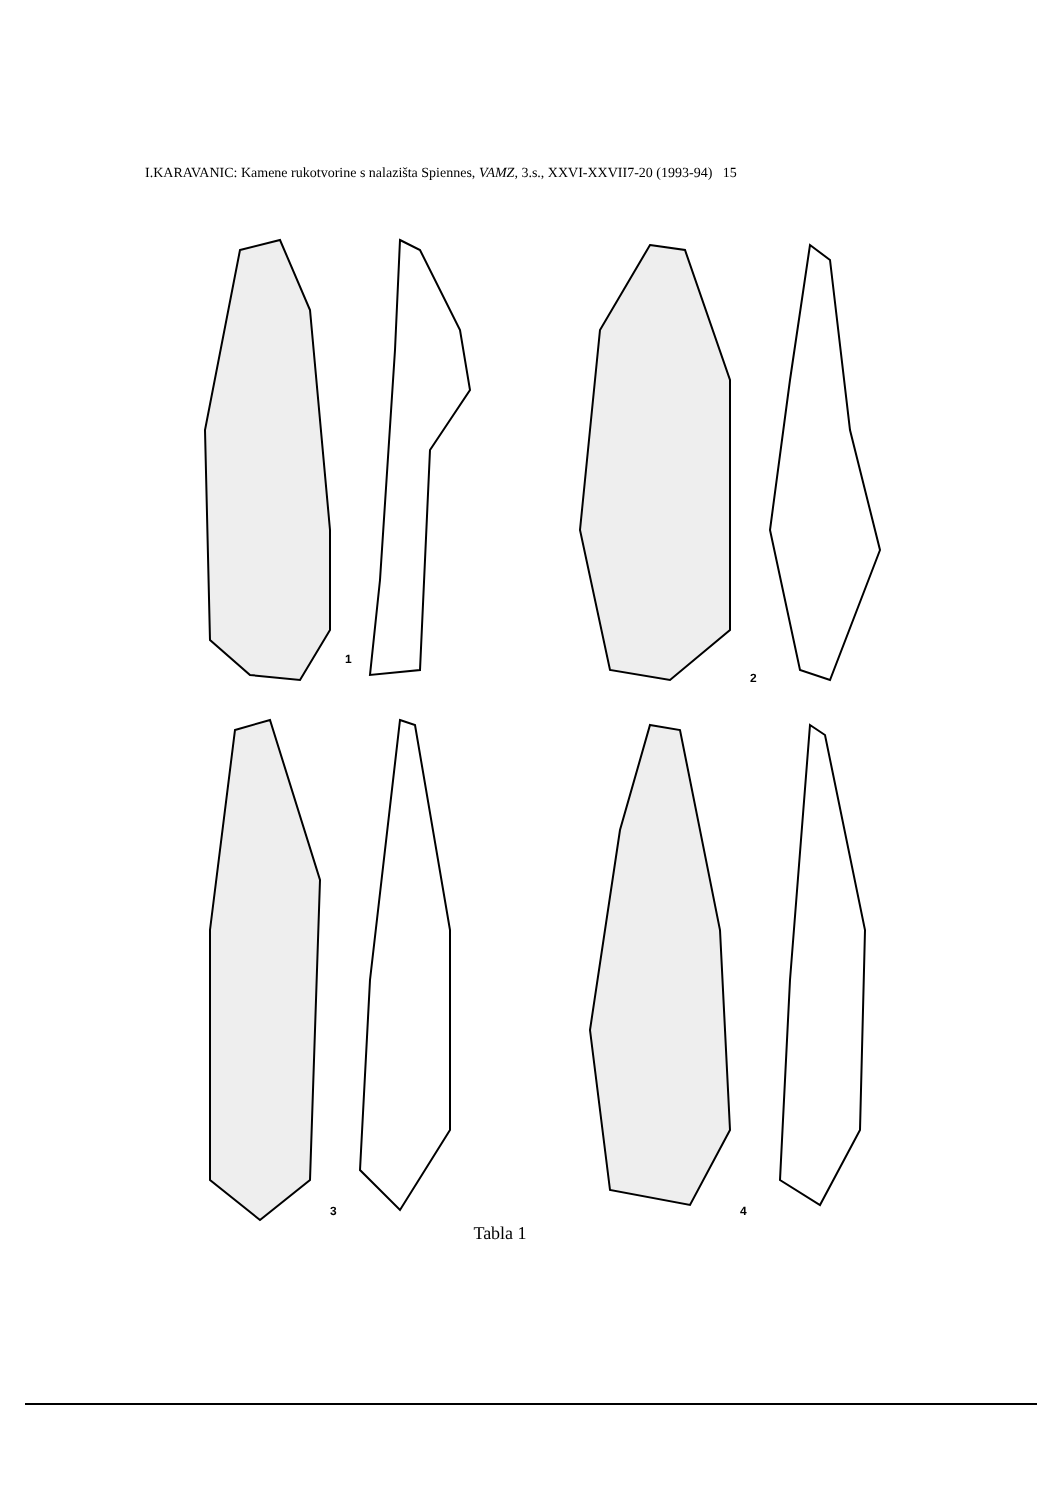I.KARAVANIC: Kamene rukotvorine s nalazišta Spiennes, VAMZ, 3.s., XXVI-XXVII7-20 (1993-94) 15
1
2
3
4
Tabla 1